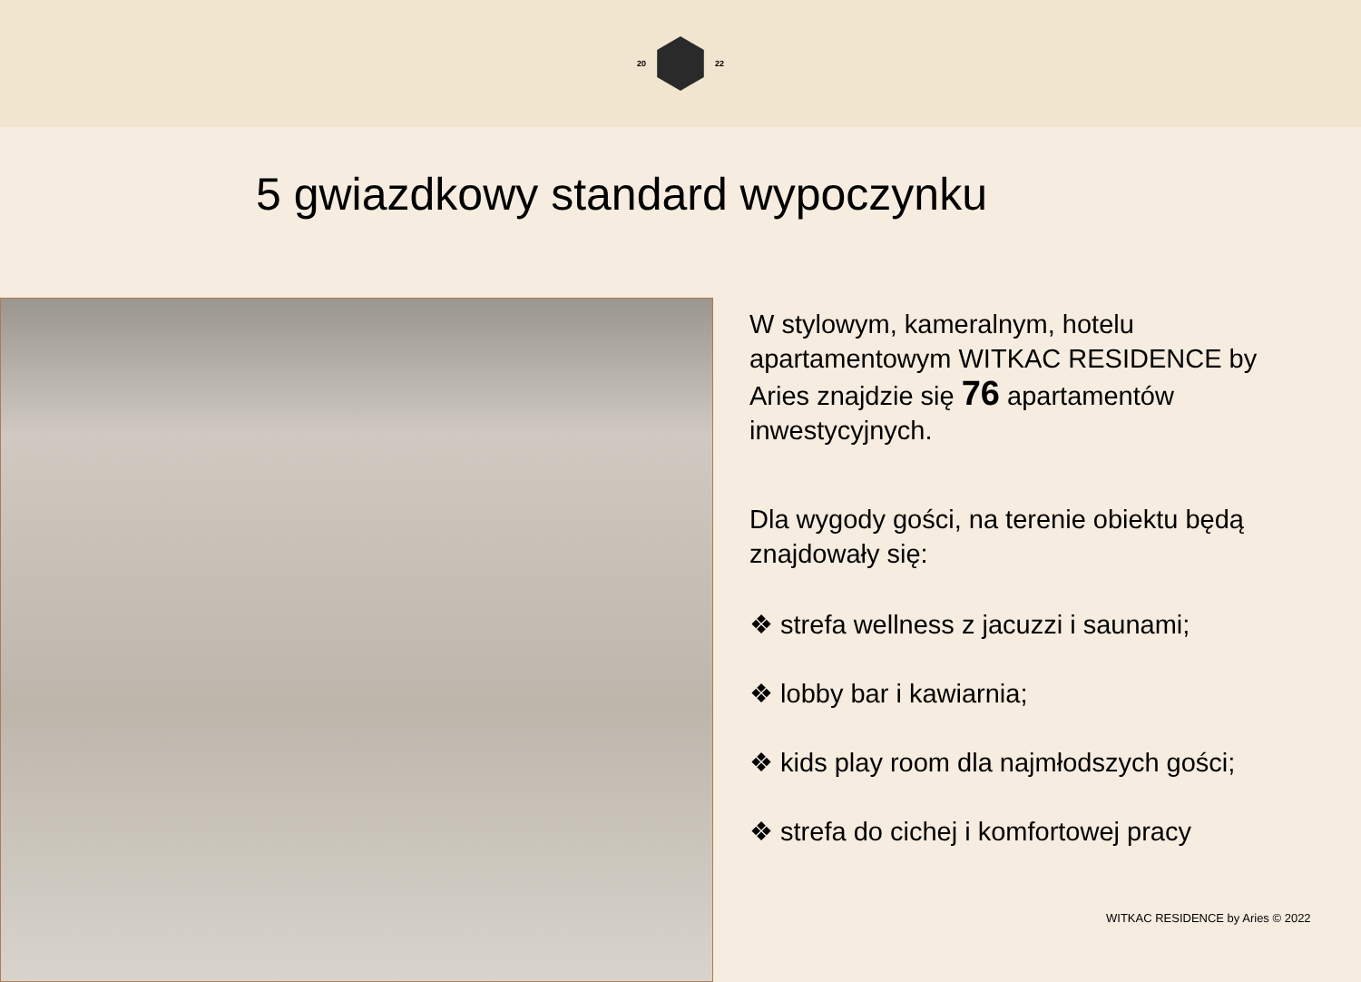20 22
5 gwiazdkowy standard wypoczynku
W stylowym, kameralnym, hotelu apartamentowym WITKAC RESIDENCE by Aries znajdzie się 76 apartamentów inwestycyjnych.
Dla wygody gości, na terenie obiektu będą znajdowały się:
❖ strefa wellness z jacuzzi i saunami;
❖ lobby bar i kawiarnia;
❖ kids play room dla najmłodszych gości;
❖ strefa do cichej i komfortowej pracy
WITKAC RESIDENCE by Aries © 2022